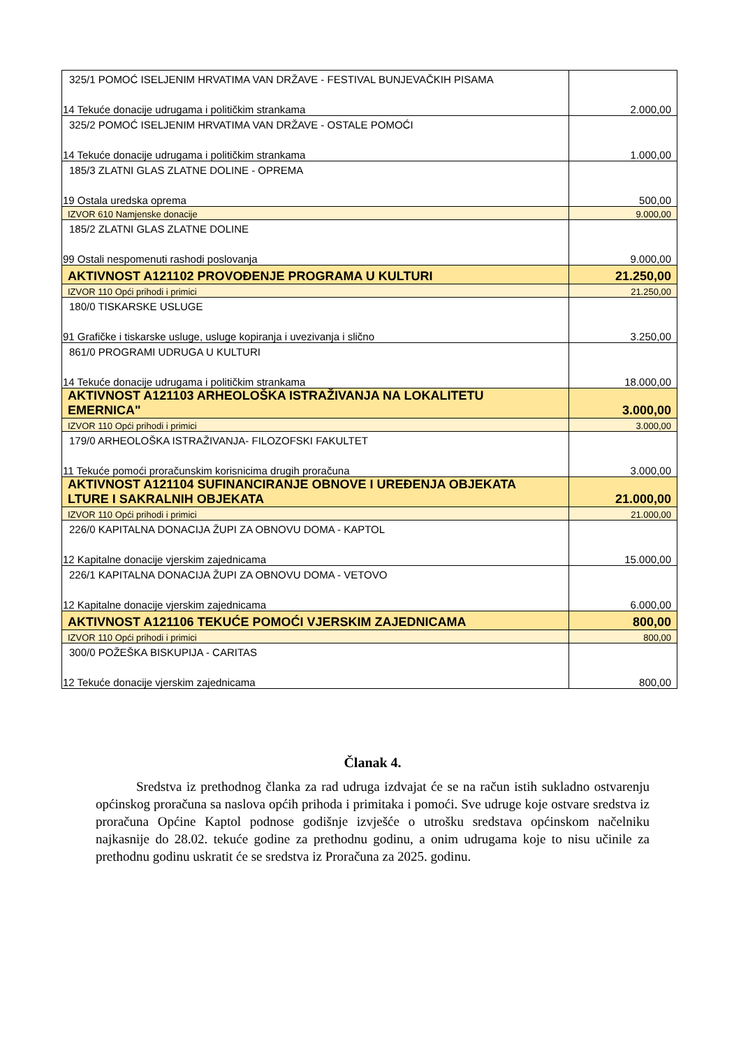| 325/1 POMOĆ ISELJENIM HRVATIMA VAN DRŽAVE - FESTIVAL BUNJEVAČKIH PISAMA 14 Tekuće donacije udrugama i političkim strankama | 2.000,00 |
| 325/2 POMOĆ ISELJENIM HRVATIMA VAN DRŽAVE - OSTALE POMOĆI 14 Tekuće donacije udrugama i političkim strankama | 1.000,00 |
| 185/3 ZLATNI GLAS ZLATNE DOLINE - OPREMA 19 Ostala uredska oprema | 500,00 |
| IZVOR 610 Namjenske donacije | 9.000,00 |
| 185/2 ZLATNI GLAS ZLATNE DOLINE 99 Ostali nespomenuti rashodi poslovanja | 9.000,00 |
| AKTIVNOST A121102 PROVOĐENJE PROGRAMA U KULTURI | 21.250,00 |
| IZVOR 110 Opći prihodi i primici | 21.250,00 |
| 180/0 TISKARSKE USLUGE 91 Grafičke i tiskarske usluge, usluge kopiranja i uvezivanja i slično | 3.250,00 |
| 861/0 PROGRAMI UDRUGA U KULTURI 14 Tekuće donacije udrugama i političkim strankama | 18.000,00 |
| AKTIVNOST A121103 ARHEOLOŠKA ISTRAŽIVANJA NA LOKALITETU EMERNICA" | 3.000,00 |
| IZVOR 110 Opći prihodi i primici | 3.000,00 |
| 179/0 ARHEOLOŠKA ISTRAŽIVANJA- FILOZOFSKI FAKULTET 11 Tekuće pomoći proračunskim korisnicima drugih proračuna | 3.000,00 |
| AKTIVNOST A121104 SUFINANCIRANJE OBNOVE I UREĐENJA OBJEKATA LTURE I SAKRALNIH OBJEKATA | 21.000,00 |
| IZVOR 110 Opći prihodi i primici | 21.000,00 |
| 226/0 KAPITALNA DONACIJA ŽUPI ZA OBNOVU DOMA - KAPTOL 12 Kapitalne donacije vjerskim zajednicama | 15.000,00 |
| 226/1 KAPITALNA DONACIJA ŽUPI ZA OBNOVU DOMA - VETOVO 12 Kapitalne donacije vjerskim zajednicama | 6.000,00 |
| AKTIVNOST A121106 TEKUĆE POMOĆI VJERSKIM ZAJEDNICAMA | 800,00 |
| IZVOR 110 Opći prihodi i primici | 800,00 |
| 300/0 POŽEŠKA BISKUPIJA - CARITAS 12 Tekuće donacije vjerskim zajednicama | 800,00 |
Članak 4.
Sredstva iz prethodnog članka za rad udruga izdvajat će se na račun istih sukladno ostvarenju općinskog proračuna sa naslova općih prihoda i primitaka i pomoći. Sve udruge koje ostvare sredstva iz proračuna Općine Kaptol podnose godišnje izvješće o utrošku sredstava općinskom načelniku najkasnije do 28.02. tekuće godine za prethodnu godinu, a onim udrugama koje to nisu učinile za prethodnu godinu uskratit će se sredstva iz Proračuna za 2025. godinu.